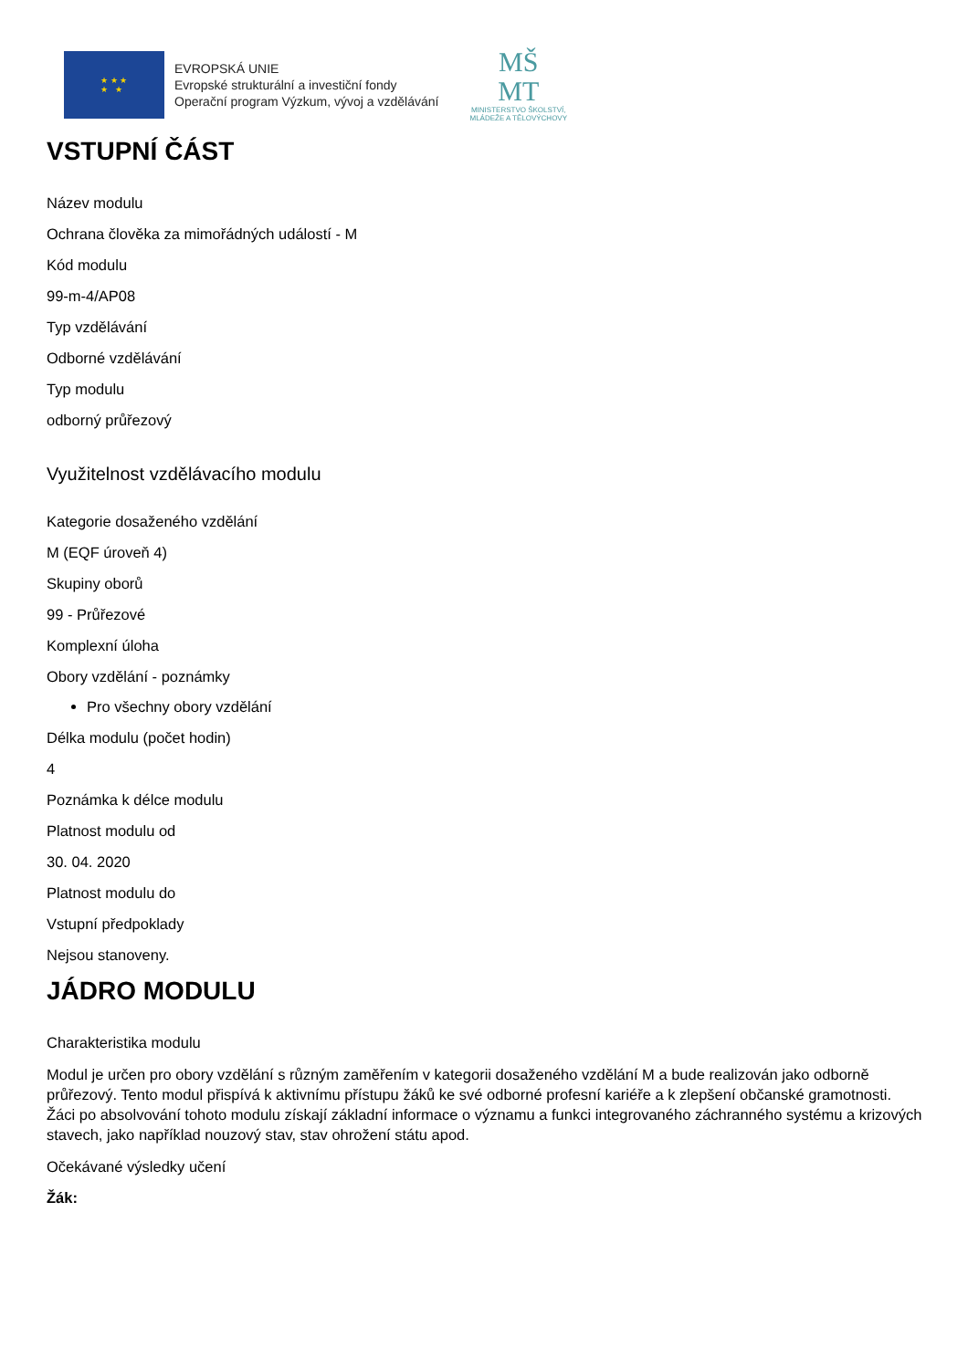★ ★ ★
★ ★
EVROPSKÁ UNIE
Evropské strukturální a investiční fondy
Operační program Výzkum, vývoj a vzdělávání
MŠ
MT
MINISTERSTVO ŠKOLSTVÍ,
MLÁDEŽE A TĚLOVÝCHOVY
VSTUPNÍ ČÁST
Název modulu
Ochrana člověka za mimořádných událostí - M
Kód modulu
99-m-4/AP08
Typ vzdělávání
Odborné vzdělávání
Typ modulu
odborný průřezový
Využitelnost vzdělávacího modulu
Kategorie dosaženého vzdělání
M (EQF úroveň 4)
Skupiny oborů
99 - Průřezové
Komplexní úloha
Obory vzdělání - poznámky
Pro všechny obory vzdělání
Délka modulu (počet hodin)
4
Poznámka k délce modulu
Platnost modulu od
30. 04. 2020
Platnost modulu do
Vstupní předpoklady
Nejsou stanoveny.
JÁDRO MODULU
Charakteristika modulu
Modul je určen pro obory vzdělání s různým zaměřením v kategorii dosaženého vzdělání M a bude realizován jako odborně průřezový. Tento modul přispívá k aktivnímu přístupu žáků ke své odborné profesní kariéře a k zlepšení občanské gramotnosti. Žáci po absolvování tohoto modulu získají základní informace o významu a funkci integrovaného záchranného systému a krizových stavech, jako například nouzový stav, stav ohrožení státu apod.
Očekávané výsledky učení
Žák: